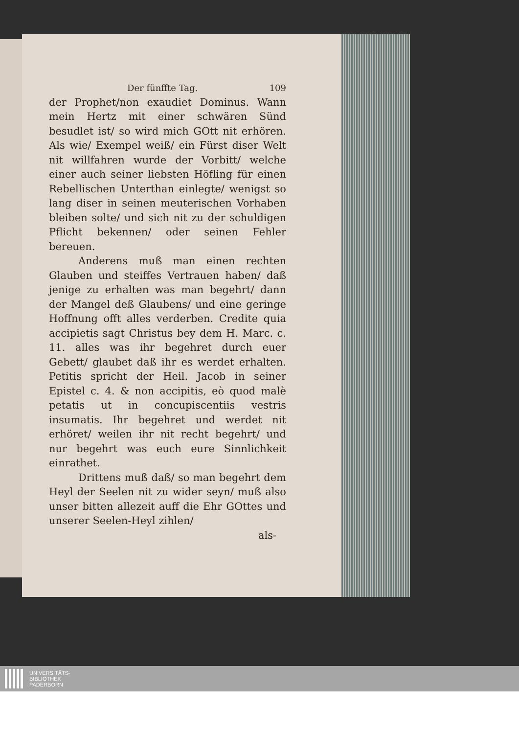Der fünffte Tag. 109
der Prophet/non exaudiet Dominus. Wann mein Hertz mit einer schwären Sünd besudlet ist/ so wird mich GOtt nit erhören. Als wie/ Exempel weiß/ ein Fürst diser Welt nit willfahren wurde der Vorbitt/ welche einer auch seiner liebsten Höfling für einen Rebellischen Unterthan einlegte/ wenigst so lang diser in seinen meuterischen Vorhaben bleiben solte/ und sich nit zu der schuldigen Pflicht bekennen/ oder seinen Fehler bereuen.
Anderens muß man einen rechten Glauben und steiffes Vertrauen haben/ daß jenige zu erhalten was man begehrt/ dann der Mangel deß Glaubens/ und eine geringe Hoffnung offt alles verderben. Credite quia accipietis sagt Christus bey dem H. Marc. c. 11. alles was ihr begehret durch euer Gebett/ glaubet daß ihr es werdet erhalten. Petitis spricht der Heil. Jacob in seiner Epistel c. 4. & non accipitis, eò quod malè petatis ut in concupiscentiis vestris insumatis. Ihr begehret und werdet nit erhöret/ weilen ihr nit recht begehrt/ und nur begehrt was euch eure Sinnlichkeit einrathet.
Drittens muß daß/ so man begehrt dem Heyl der Seelen nit zu wider seyn/ muß also unser bitten allezeit auff die Ehr GOttes und unserer Seelen-Heyl zihlen/
als-
UNIVERSITÄTS-
BIBLIOTHEK
PADERBORN